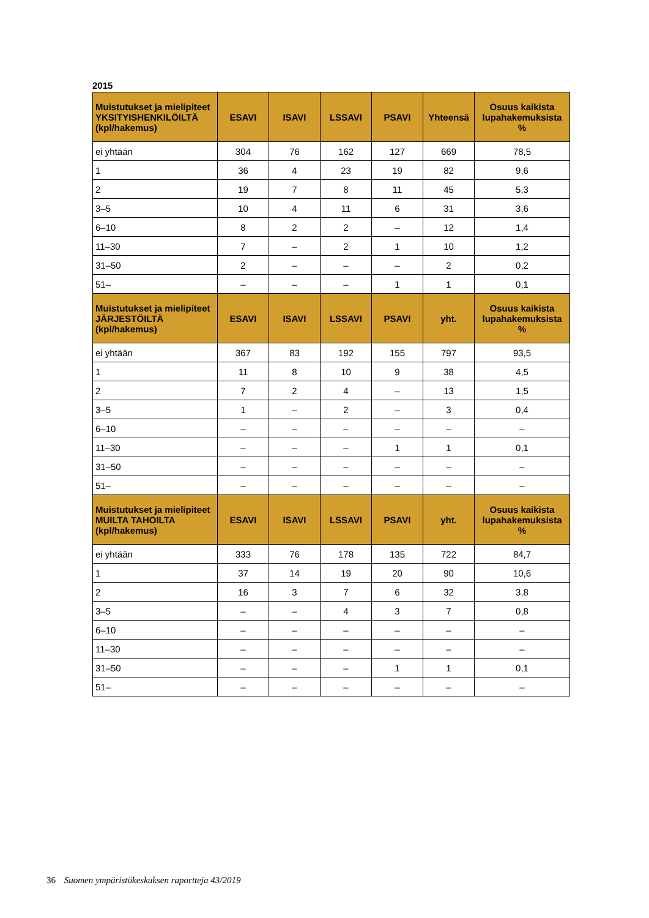2015
| Muistutukset ja mielipiteet YKSITYISHENKILÖILTÄ (kpl/hakemus) | ESAVI | ISAVI | LSSAVI | PSAVI | Yhteensä | Osuus kaikista lupahakemuksista % |
| --- | --- | --- | --- | --- | --- | --- |
| ei yhtään | 304 | 76 | 162 | 127 | 669 | 78,5 |
| 1 | 36 | 4 | 23 | 19 | 82 | 9,6 |
| 2 | 19 | 7 | 8 | 11 | 45 | 5,3 |
| 3–5 | 10 | 4 | 11 | 6 | 31 | 3,6 |
| 6–10 | 8 | 2 | 2 | – | 12 | 1,4 |
| 11–30 | 7 | – | 2 | 1 | 10 | 1,2 |
| 31–50 | 2 | – | – | – | 2 | 0,2 |
| 51– | – | – | – | 1 | 1 | 0,1 |
| Muistutukset ja mielipiteet JÄRJESTÖILTÄ (kpl/hakemus) | ESAVI | ISAVI | LSSAVI | PSAVI | yht. | Osuus kaikista lupahakemuksista % |
| ei yhtään | 367 | 83 | 192 | 155 | 797 | 93,5 |
| 1 | 11 | 8 | 10 | 9 | 38 | 4,5 |
| 2 | 7 | 2 | 4 | – | 13 | 1,5 |
| 3–5 | 1 | – | 2 | – | 3 | 0,4 |
| 6–10 | – | – | – | – | – | – |
| 11–30 | – | – | – | 1 | 1 | 0,1 |
| 31–50 | – | – | – | – | – | – |
| 51– | – | – | – | – | – | – |
| Muistutukset ja mielipiteet MUILTA TAHOILTA (kpl/hakemus) | ESAVI | ISAVI | LSSAVI | PSAVI | yht. | Osuus kaikista lupahakemuksista % |
| ei yhtään | 333 | 76 | 178 | 135 | 722 | 84,7 |
| 1 | 37 | 14 | 19 | 20 | 90 | 10,6 |
| 2 | 16 | 3 | 7 | 6 | 32 | 3,8 |
| 3–5 | – | – | 4 | 3 | 7 | 0,8 |
| 6–10 | – | – | – | – | – | – |
| 11–30 | – | – | – | – | – | – |
| 31–50 | – | – | – | 1 | 1 | 0,1 |
| 51– | – | – | – | – | – | – |
36 Suomen ympäristökeskuksen raportteja 43/2019